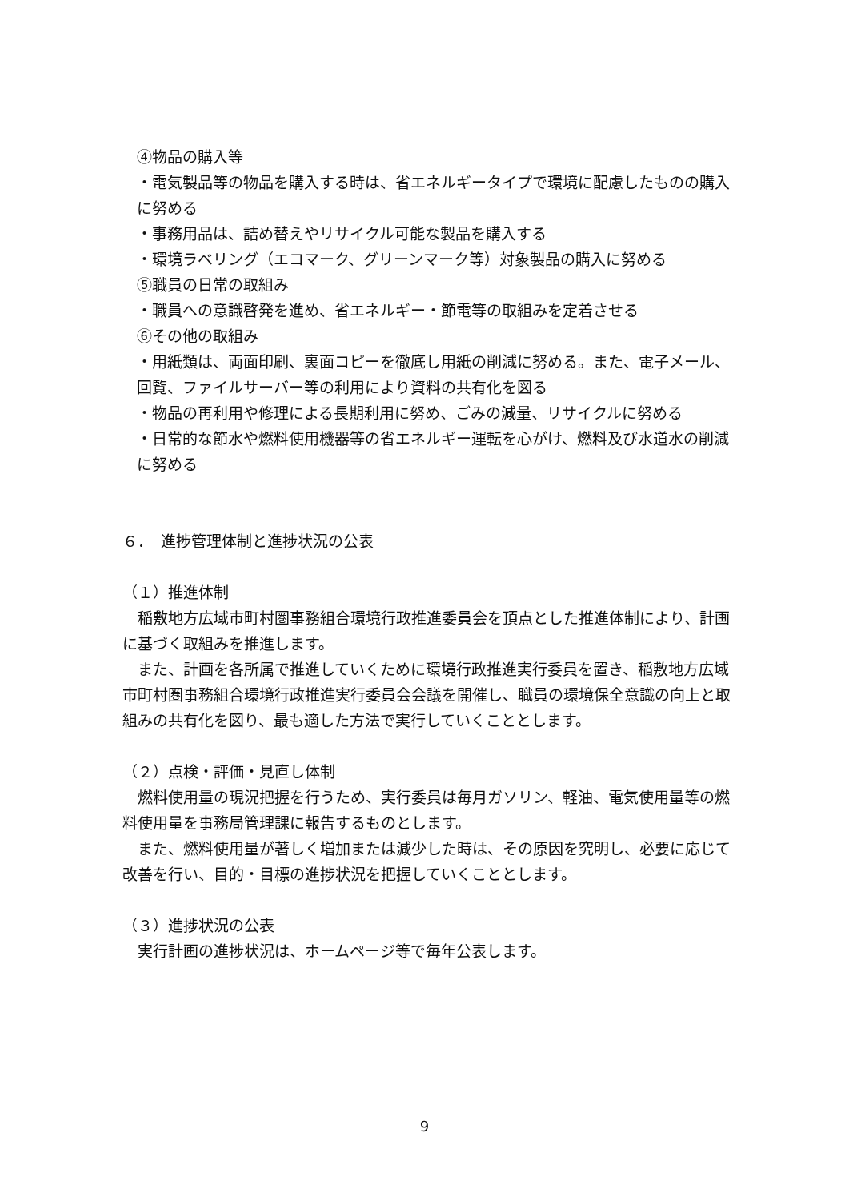④物品の購入等
・電気製品等の物品を購入する時は、省エネルギータイプで環境に配慮したものの購入に努める
・事務用品は、詰め替えやリサイクル可能な製品を購入する
・環境ラベリング（エコマーク、グリーンマーク等）対象製品の購入に努める
⑤職員の日常の取組み
・職員への意識啓発を進め、省エネルギー・節電等の取組みを定着させる
⑥その他の取組み
・用紙類は、両面印刷、裏面コピーを徹底し用紙の削減に努める。また、電子メール、回覧、ファイルサーバー等の利用により資料の共有化を図る
・物品の再利用や修理による長期利用に努め、ごみの減量、リサイクルに努める
・日常的な節水や燃料使用機器等の省エネルギー運転を心がけ、燃料及び水道水の削減に努める
６．　進捗管理体制と進捗状況の公表
（１）推進体制
　稲敷地方広域市町村圏事務組合環境行政推進委員会を頂点とした推進体制により、計画に基づく取組みを推進します。
　また、計画を各所属で推進していくために環境行政推進実行委員を置き、稲敷地方広域市町村圏事務組合環境行政推進実行委員会会議を開催し、職員の環境保全意識の向上と取組みの共有化を図り、最も適した方法で実行していくこととします。
（２）点検・評価・見直し体制
　燃料使用量の現況把握を行うため、実行委員は毎月ガソリン、軽油、電気使用量等の燃料使用量を事務局管理課に報告するものとします。
　また、燃料使用量が著しく増加または減少した時は、その原因を究明し、必要に応じて改善を行い、目的・目標の進捗状況を把握していくこととします。
（３）進捗状況の公表
　実行計画の進捗状況は、ホームページ等で毎年公表します。
9